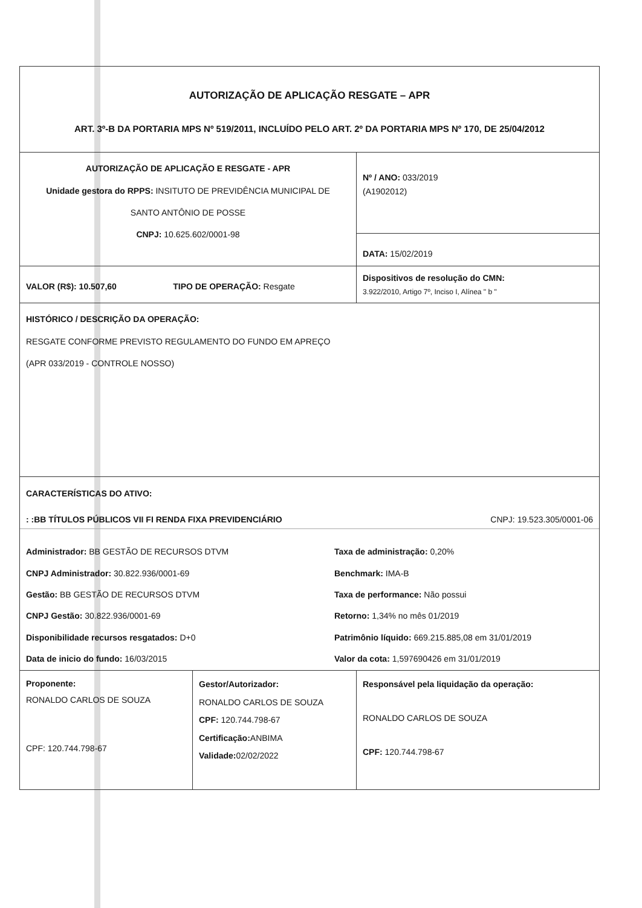| AUTORIZAÇÃO DE APLICAÇÃO RESGATE – APR ART. 3º-B DA PORTARIA MPS Nº 519/2011, INCLUÍDO PELO ART. 2º DA PORTARIA MPS Nº 170, DE 25/04/2012 | | |
| AUTORIZAÇÃO DE APLICAÇÃO E RESGATE - APR Unidade gestora do RPPS: INSITUTO DE PREVIDÊNCIA MUNICIPAL DE SANTO ANTÔNIO DE POSSE CNPJ: 10.625.602/0001-98 | | Nº / ANO: 033/2019 (A1902012) |
| | | DATA: 15/02/2019 |
| VALOR (R$): 10.507,60 TIPO DE OPERAÇÃO: Resgate | | Dispositivos de resolução do CMN: 3.922/2010, Artigo 7º, Inciso I, Alínea " b " |
| HISTÓRICO / DESCRIÇÃO DA OPERAÇÃO: RESGATE CONFORME PREVISTO REGULAMENTO DO FUNDO EM APREÇO (APR 033/2019 - CONTROLE NOSSO) | | |
| CARACTERÍSTICAS DO ATIVO: : :BB TÍTULOS PÚBLICOS VII FI RENDA FIXA PREVIDENCIÁRIO CNPJ: 19.523.305/0001-06 Administrador: BB GESTÃO DE RECURSOS DTVM Taxa de administração: 0,20% CNPJ Administrador: 30.822.936/0001-69 Benchmark: IMA-B Gestão: BB GESTÃO DE RECURSOS DTVM Taxa de performance: Não possui CNPJ Gestão: 30.822.936/0001-69 Retorno: 1,34% no mês 01/2019 Disponibilidade recursos resgatados: D+0 Patrimônio líquido: 669.215.885,08 em 31/01/2019 Data de inicio do fundo: 16/03/2015 Valor da cota: 1,597690426 em 31/01/2019 | | |
| Proponente: RONALDO CARLOS DE SOUZA CPF: 120.744.798-67 | Gestor/Autorizador: RONALDO CARLOS DE SOUZA CPF: 120.744.798-67 Certificação: ANBIMA Validade: 02/02/2022 | Responsável pela liquidação da operação: RONALDO CARLOS DE SOUZA CPF: 120.744.798-67 |